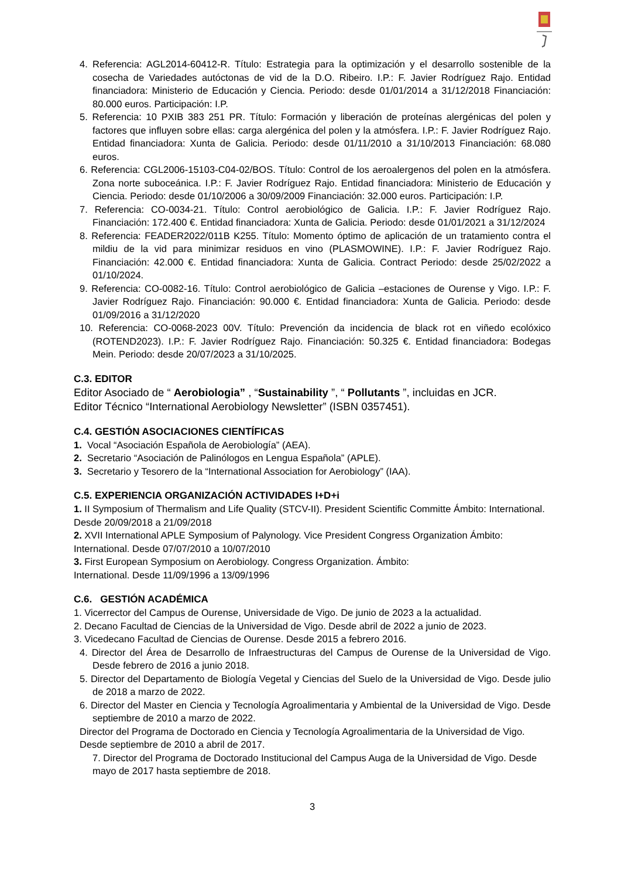4. Referencia: AGL2014-60412-R. Título: Estrategia para la optimización y el desarrollo sostenible de la cosecha de Variedades autóctonas de vid de la D.O. Ribeiro. I.P.: F. Javier Rodríguez Rajo. Entidad financiadora: Ministerio de Educación y Ciencia. Periodo: desde 01/01/2014 a 31/12/2018 Financiación: 80.000 euros. Participación: I.P.
5. Referencia: 10 PXIB 383 251 PR. Título: Formación y liberación de proteínas alergénicas del polen y factores que influyen sobre ellas: carga alergénica del polen y la atmósfera. I.P.: F. Javier Rodríguez Rajo. Entidad financiadora: Xunta de Galicia. Periodo: desde 01/11/2010 a 31/10/2013 Financiación: 68.080 euros.
6. Referencia: CGL2006-15103-C04-02/BOS. Título: Control de los aeroalergenos del polen en la atmósfera. Zona norte suboceánica. I.P.: F. Javier Rodríguez Rajo. Entidad financiadora: Ministerio de Educación y Ciencia. Periodo: desde 01/10/2006 a 30/09/2009 Financiación: 32.000 euros. Participación: I.P.
7. Referencia: CO-0034-21. Título: Control aerobiológico de Galicia. I.P.: F. Javier Rodríguez Rajo. Financiación: 172.400 €. Entidad financiadora: Xunta de Galicia. Periodo: desde 01/01/2021 a 31/12/2024
8. Referencia: FEADER2022/011B K255. Título: Momento óptimo de aplicación de un tratamiento contra el mildiu de la vid para minimizar residuos en vino (PLASMOWINE). I.P.: F. Javier Rodríguez Rajo. Financiación: 42.000 €. Entidad financiadora: Xunta de Galicia. Contract Periodo: desde 25/02/2022 a 01/10/2024.
9. Referencia: CO-0082-16. Título: Control aerobiológico de Galicia –estaciones de Ourense y Vigo. I.P.: F. Javier Rodríguez Rajo. Financiación: 90.000 €. Entidad financiadora: Xunta de Galicia. Periodo: desde 01/09/2016 a 31/12/2020
10. Referencia: CO-0068-2023 00V. Título: Prevención da incidencia de black rot en viñedo ecolóxico (ROTEND2023). I.P.: F. Javier Rodríguez Rajo. Financiación: 50.325 €. Entidad financiadora: Bodegas Mein. Periodo: desde 20/07/2023 a 31/10/2025.
C.3. EDITOR
Editor Asociado de “ Aerobiologia” , “Sustainability ”, “ Pollutants ”, incluidas en JCR.
Editor Técnico “International Aerobiology Newsletter” (ISBN 0357451).
C.4. GESTIÓN ASOCIACIONES CIENTÍFICAS
1. Vocal “Asociación Española de Aerobiología” (AEA).
2. Secretario “Asociación de Palinólogos en Lengua Española” (APLE).
3. Secretario y Tesorero de la “International Association for Aerobiology” (IAA).
C.5. EXPERIENCIA ORGANIZACIÓN ACTIVIDADES I+D+i
1. II Symposium of Thermalism and Life Quality (STCV-II). President Scientific Committe Ámbito: International. Desde 20/09/2018 a 21/09/2018
2. XVII International APLE Symposium of Palynology. Vice President Congress Organization Ámbito: International. Desde 07/07/2010 a 10/07/2010
3. First European Symposium on Aerobiology. Congress Organization. Ámbito:
International. Desde 11/09/1996 a 13/09/1996
C.6. GESTIÓN ACADÉMICA
1. Vicerrector del Campus de Ourense, Universidade de Vigo. De junio de 2023 a la actualidad.
2. Decano Facultad de Ciencias de la Universidad de Vigo. Desde abril de 2022 a junio de 2023.
3. Vicedecano Facultad de Ciencias de Ourense. Desde 2015 a febrero 2016.
4. Director del Área de Desarrollo de Infraestructuras del Campus de Ourense de la Universidad de Vigo. Desde febrero de 2016 a junio 2018.
5. Director del Departamento de Biología Vegetal y Ciencias del Suelo de la Universidad de Vigo. Desde julio de 2018 a marzo de 2022.
6. Director del Master en Ciencia y Tecnología Agroalimentaria y Ambiental de la Universidad de Vigo. Desde septiembre de 2010 a marzo de 2022.
Director del Programa de Doctorado en Ciencia y Tecnología Agroalimentaria de la Universidad de Vigo. Desde septiembre de 2010 a abril de 2017.
7. Director del Programa de Doctorado Institucional del Campus Auga de la Universidad de Vigo. Desde mayo de 2017 hasta septiembre de 2018.
3